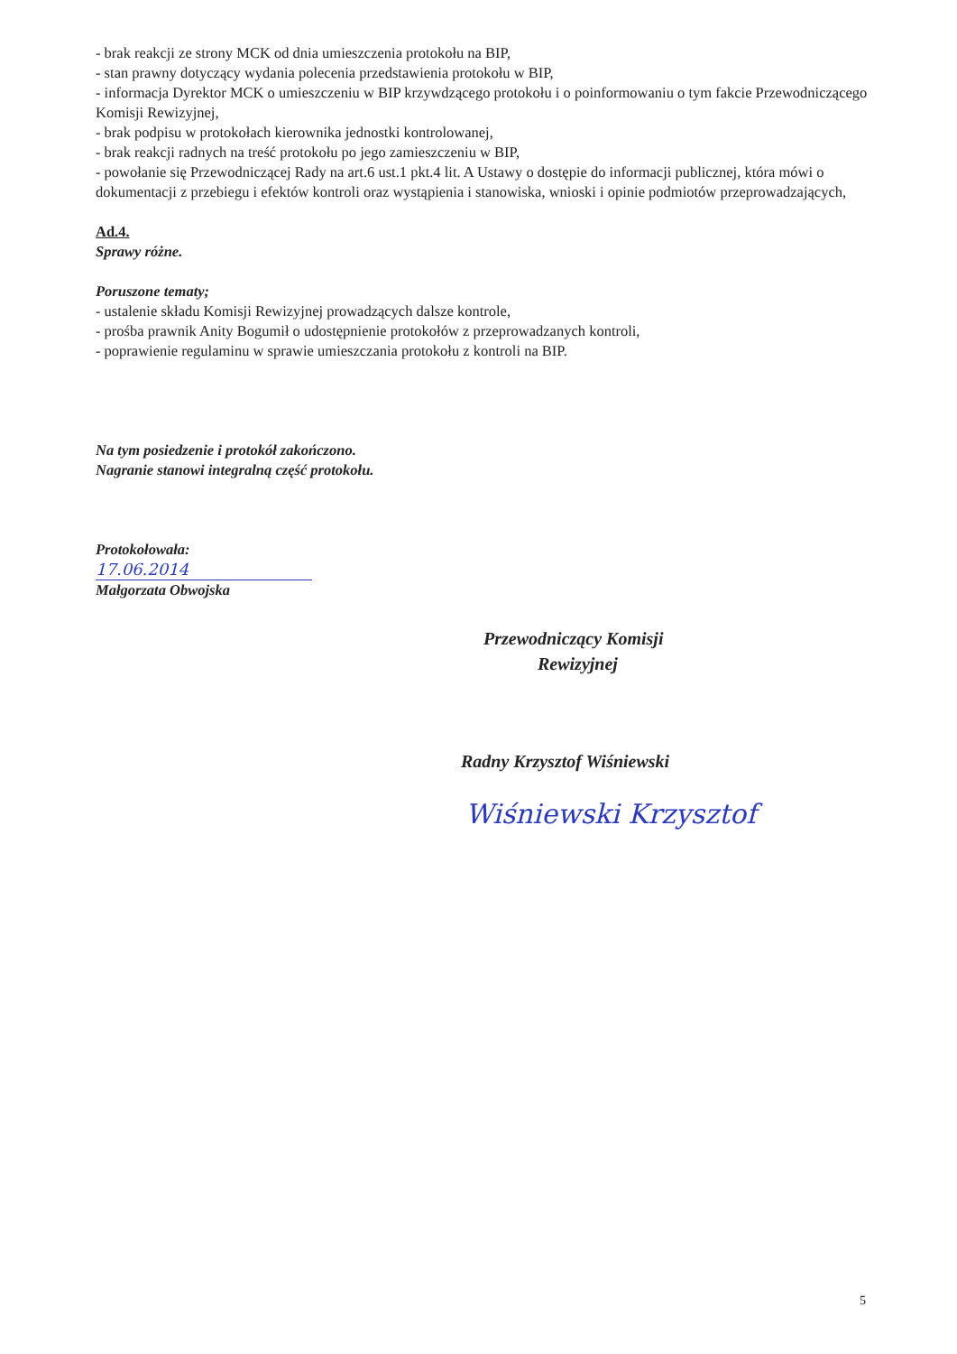- brak reakcji ze strony MCK od dnia umieszczenia protokołu na BIP,
- stan prawny dotyczący wydania polecenia przedstawienia protokołu w BIP,
- informacja Dyrektor MCK o umieszczeniu w BIP krzywdzącego protokołu i o poinformowaniu o tym fakcie Przewodniczącego Komisji Rewizyjnej,
- brak podpisu w protokołach kierownika jednostki kontrolowanej,
- brak reakcji radnych na treść protokołu po jego zamieszczeniu w BIP,
- powołanie się Przewodniczącej Rady na art.6 ust.1 pkt.4 lit. A Ustawy o dostępie do informacji publicznej, która mówi o dokumentacji z przebiegu i efektów kontroli oraz wystąpienia i stanowiska, wnioski i opinie podmiotów przeprowadzających,
Ad.4.
Sprawy różne.
Poruszone tematy;
- ustalenie składu Komisji Rewizyjnej prowadzących dalsze kontrole,
- prośba prawnik Anity Bogumił o udostępnienie protokołów z przeprowadzanych kontroli,
- poprawienie regulaminu w sprawie umieszczania protokołu z kontroli na BIP.
Na tym posiedzenie i protokół zakończono.
Nagranie stanowi integralną część protokołu.
Protokołowała:
17.06.2014
Małgorzata Obwojska
Przewodniczący Komisji
Rewizyjnej
Radny Krzysztof Wiśniewski
Wiśniewski Krzysztof
5